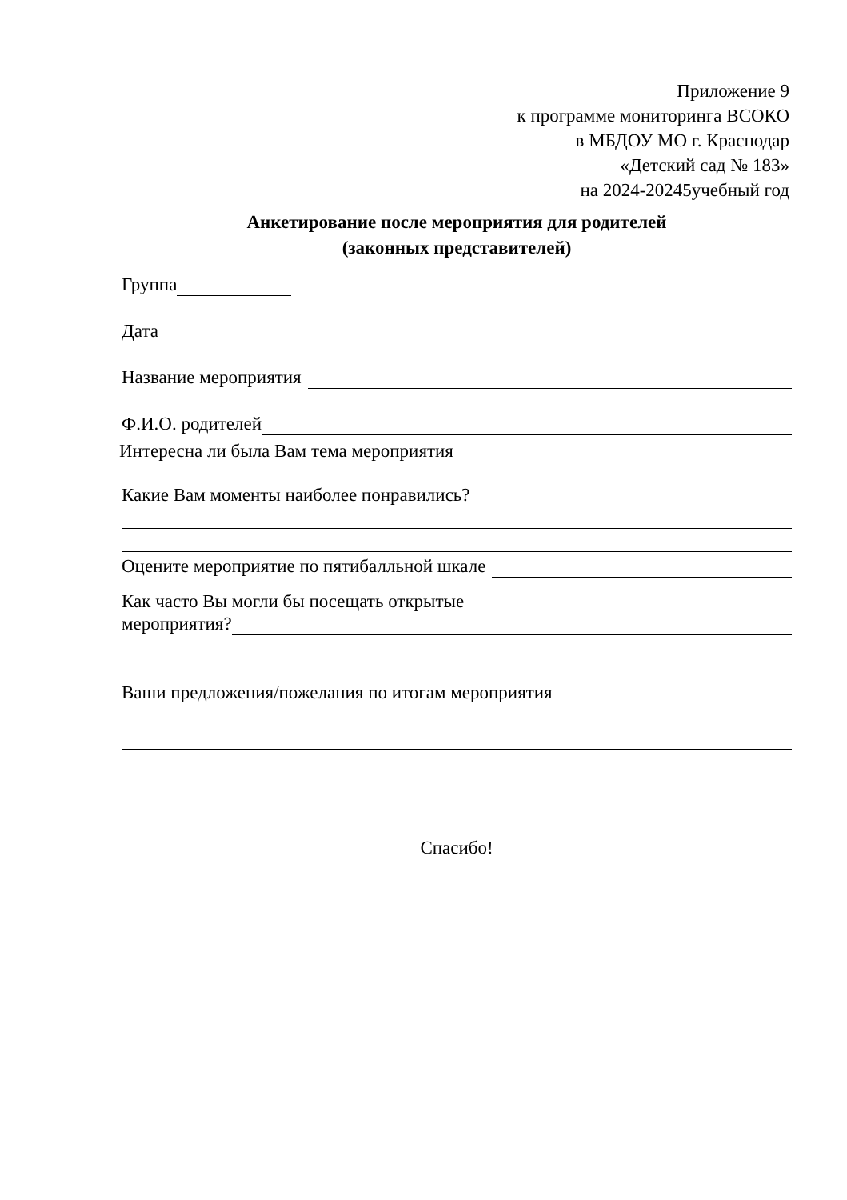Приложение 9
к программе мониторинга ВСОКО
в МБДОУ МО г. Краснодар
«Детский сад № 183»
на 2024-20245учебный год
Анкетирование после мероприятия для родителей
(законных представителей)
Группа
Дата
Название мероприятия
Ф.И.О. родителей
Интересна ли была Вам тема мероприятия
Какие Вам моменты наиболее понравились?
Оцените мероприятие по пятибалльной шкале
Как часто Вы могли бы посещать открытые
мероприятия?
Ваши предложения/пожелания по итогам мероприятия
Спасибо!